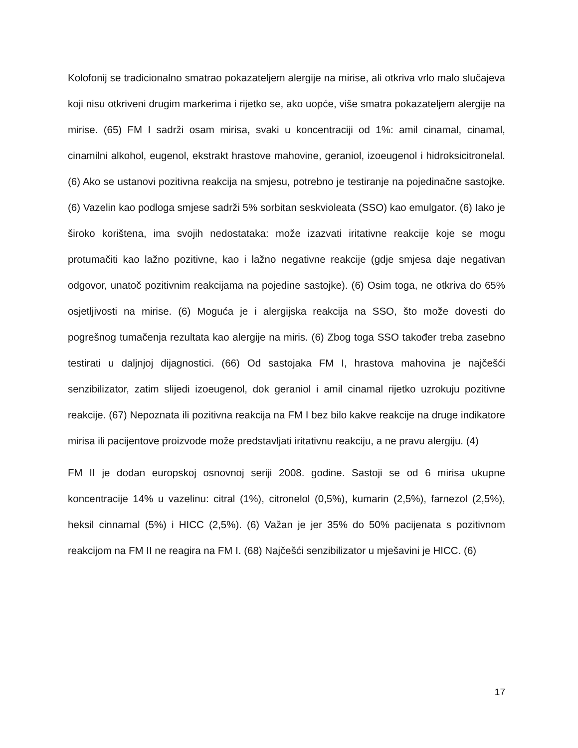Kolofonij se tradicionalno smatrao pokazateljem alergije na mirise, ali otkriva vrlo malo slučajeva koji nisu otkriveni drugim markerima i rijetko se, ako uopće, više smatra pokazateljem alergije na mirise. (65) FM I sadrži osam mirisa, svaki u koncentraciji od 1%: amil cinamal, cinamal, cinamilni alkohol, eugenol, ekstrakt hrastove mahovine, geraniol, izoeugenol i hidroksicitronelal. (6) Ako se ustanovi pozitivna reakcija na smjesu, potrebno je testiranje na pojedinačne sastojke. (6) Vazelin kao podloga smjese sadrži 5% sorbitan seskvioleata (SSO) kao emulgator. (6) Iako je široko korištena, ima svojih nedostataka: može izazvati iritativne reakcije koje se mogu protumačiti kao lažno pozitivne, kao i lažno negativne reakcije (gdje smjesa daje negativan odgovor, unatoč pozitivnim reakcijama na pojedine sastojke). (6) Osim toga, ne otkriva do 65% osjetljivosti na mirise. (6) Moguća je i alergijska reakcija na SSO, što može dovesti do pogrešnog tumačenja rezultata kao alergije na miris. (6) Zbog toga SSO također treba zasebno testirati u daljnjoj dijagnostici. (66) Od sastojaka FM I, hrastova mahovina je najčešći senzibilizator, zatim slijedi izoeugenol, dok geraniol i amil cinamal rijetko uzrokuju pozitivne reakcije. (67) Nepoznata ili pozitivna reakcija na FM I bez bilo kakve reakcije na druge indikatore mirisa ili pacijentove proizvode može predstavljati iritativnu reakciju, a ne pravu alergiju. (4)
FM II je dodan europskoj osnovnoj seriji 2008. godine. Sastoji se od 6 mirisa ukupne koncentracije 14% u vazelinu: citral (1%), citronelol (0,5%), kumarin (2,5%), farnezol (2,5%), heksil cinnamal (5%) i HICC (2,5%). (6) Važan je jer 35% do 50% pacijenata s pozitivnom reakcijom na FM II ne reagira na FM I. (68) Najčešći senzibilizator u mješavini je HICC. (6)
17